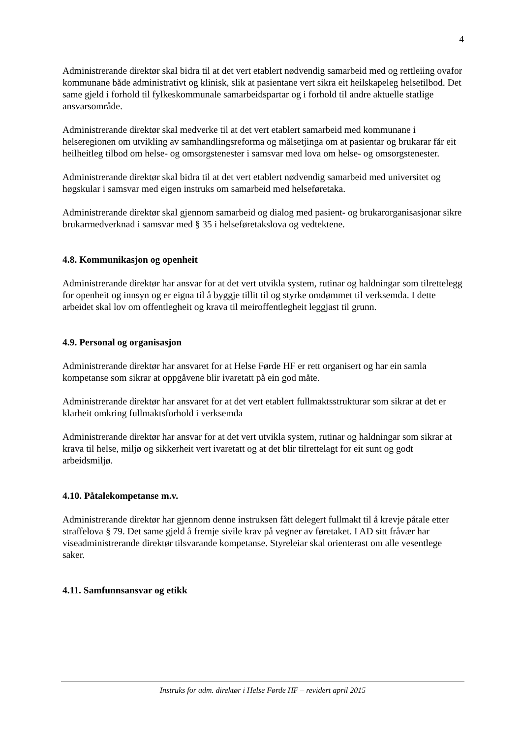4
Administrerande direktør skal bidra til at det vert etablert nødvendig samarbeid med og rettleiing ovafor kommunane både administrativt og klinisk, slik at pasientane vert sikra eit heilskapeleg helsetilbod. Det same gjeld i forhold til fylkeskommunale samarbeidspartar og i forhold til andre aktuelle statlige ansvarsområde.
Administrerande direktør skal medverke til at det vert etablert samarbeid med kommunane i helseregionen om utvikling av samhandlingsreforma og målsetjinga om at pasientar og brukarar får eit heilheitleg tilbod om helse- og omsorgstenester i samsvar med lova om helse- og omsorgstenester.
Administrerande direktør skal bidra til at det vert etablert nødvendig samarbeid med universitet og høgskular i samsvar med eigen instruks om samarbeid med helseføretaka.
Administrerande direktør skal gjennom samarbeid og dialog med pasient- og brukarorganisasjonar sikre brukarmedverknad i samsvar med § 35 i helseføretakslova og vedtektene.
4.8. Kommunikasjon og openheit
Administrerande direktør har ansvar for at det vert utvikla system, rutinar og haldningar som tilrettelegg for openheit og innsyn og er eigna til å byggje tillit til og styrke omdømmet til verksemda. I dette arbeidet skal lov om offentlegheit og krava til meiroffentlegheit leggjast til grunn.
4.9. Personal og organisasjon
Administrerande direktør har ansvaret for at Helse Førde HF er rett organisert og har ein samla kompetanse som sikrar at oppgåvene blir ivaretatt på ein god måte.
Administrerande direktør har ansvaret for at det vert etablert fullmaktsstrukturar som sikrar at det er klarheit omkring fullmaktsforhold i verksemda
Administrerande direktør har ansvar for at det vert utvikla system, rutinar og haldningar som sikrar at krava til helse, miljø og sikkerheit vert ivaretatt og at det blir tilrettelagt for eit sunt og godt arbeidsmiljø.
4.10. Påtalekompetanse m.v.
Administrerande direktør har gjennom denne instruksen fått delegert fullmakt til å krevje påtale etter straffelova § 79. Det same gjeld å fremje sivile krav på vegner av føretaket. I AD sitt fråvær har viseadministrerande direktør tilsvarande kompetanse. Styreleiar skal orienterast om alle vesentlege saker.
4.11. Samfunnsansvar og etikk
Instruks for adm. direktør i Helse Førde HF – revidert april 2015